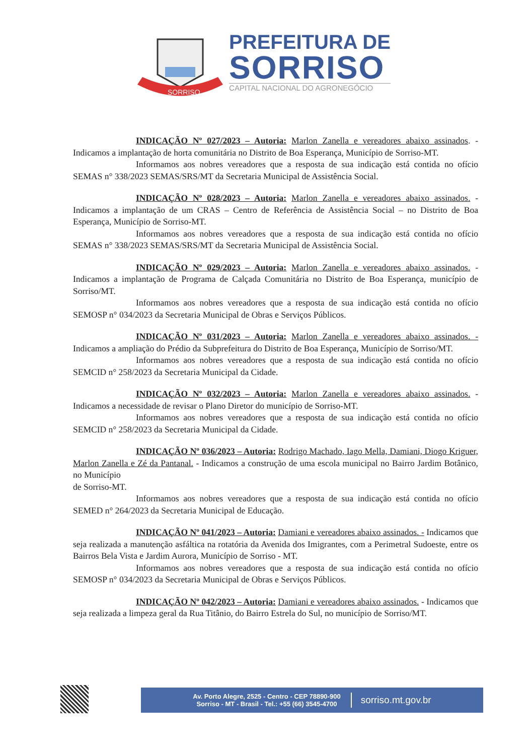SORRISO
PREFEITURA DE
SORRISO
CAPITAL NACIONAL DO AGRONEGÓCIO
INDICAÇÃO Nº 027/2023 – Autoria: Marlon Zanella e vereadores abaixo assinados. - Indicamos a implantação de horta comunitária no Distrito de Boa Esperança, Município de Sorriso-MT.
Informamos aos nobres vereadores que a resposta de sua indicação está contida no ofício SEMAS n° 338/2023 SEMAS/SRS/MT da Secretaria Municipal de Assistência Social.
INDICAÇÃO Nº 028/2023 – Autoria: Marlon Zanella e vereadores abaixo assinados. - Indicamos a implantação de um CRAS – Centro de Referência de Assistência Social – no Distrito de Boa Esperança, Município de Sorriso-MT.
Informamos aos nobres vereadores que a resposta de sua indicação está contida no ofício SEMAS n° 338/2023 SEMAS/SRS/MT da Secretaria Municipal de Assistência Social.
INDICAÇÃO Nº 029/2023 – Autoria: Marlon Zanella e vereadores abaixo assinados. - Indicamos a implantação de Programa de Calçada Comunitária no Distrito de Boa Esperança, município de Sorriso/MT.
Informamos aos nobres vereadores que a resposta de sua indicação está contida no ofício SEMOSP n° 034/2023 da Secretaria Municipal de Obras e Serviços Públicos.
INDICAÇÃO Nº 031/2023 – Autoria: Marlon Zanella e vereadores abaixo assinados. - Indicamos a ampliação do Prédio da Subprefeitura do Distrito de Boa Esperança, Município de Sorriso/MT.
Informamos aos nobres vereadores que a resposta de sua indicação está contida no ofício SEMCID n° 258/2023 da Secretaria Municipal da Cidade.
INDICAÇÃO Nº 032/2023 – Autoria: Marlon Zanella e vereadores abaixo assinados. - Indicamos a necessidade de revisar o Plano Diretor do município de Sorriso-MT.
Informamos aos nobres vereadores que a resposta de sua indicação está contida no ofício SEMCID n° 258/2023 da Secretaria Municipal da Cidade.
INDICAÇÃO Nº 036/2023 – Autoria: Rodrigo Machado, Iago Mella, Damiani, Diogo Kriguer, Marlon Zanella e Zé da Pantanal. - Indicamos a construção de uma escola municipal no Bairro Jardim Botânico, no Município
de Sorriso-MT.
Informamos aos nobres vereadores que a resposta de sua indicação está contida no ofício SEMED n° 264/2023 da Secretaria Municipal de Educação.
INDICAÇÃO Nº 041/2023 – Autoria: Damiani e vereadores abaixo assinados. - Indicamos que seja realizada a manutenção asfáltica na rotatória da Avenida dos Imigrantes, com a Perimetral Sudoeste, entre os Bairros Bela Vista e Jardim Aurora, Município de Sorriso - MT.
Informamos aos nobres vereadores que a resposta de sua indicação está contida no ofício SEMOSP n° 034/2023 da Secretaria Municipal de Obras e Serviços Públicos.
INDICAÇÃO Nº 042/2023 – Autoria: Damiani e vereadores abaixo assinados. - Indicamos que seja realizada a limpeza geral da Rua Titânio, do Bairro Estrela do Sul, no município de Sorriso/MT.
Av. Porto Alegre, 2525 - Centro - CEP 78890-900
Sorriso - MT - Brasil - Tel.: +55 (66) 3545-4700
sorriso.mt.gov.br